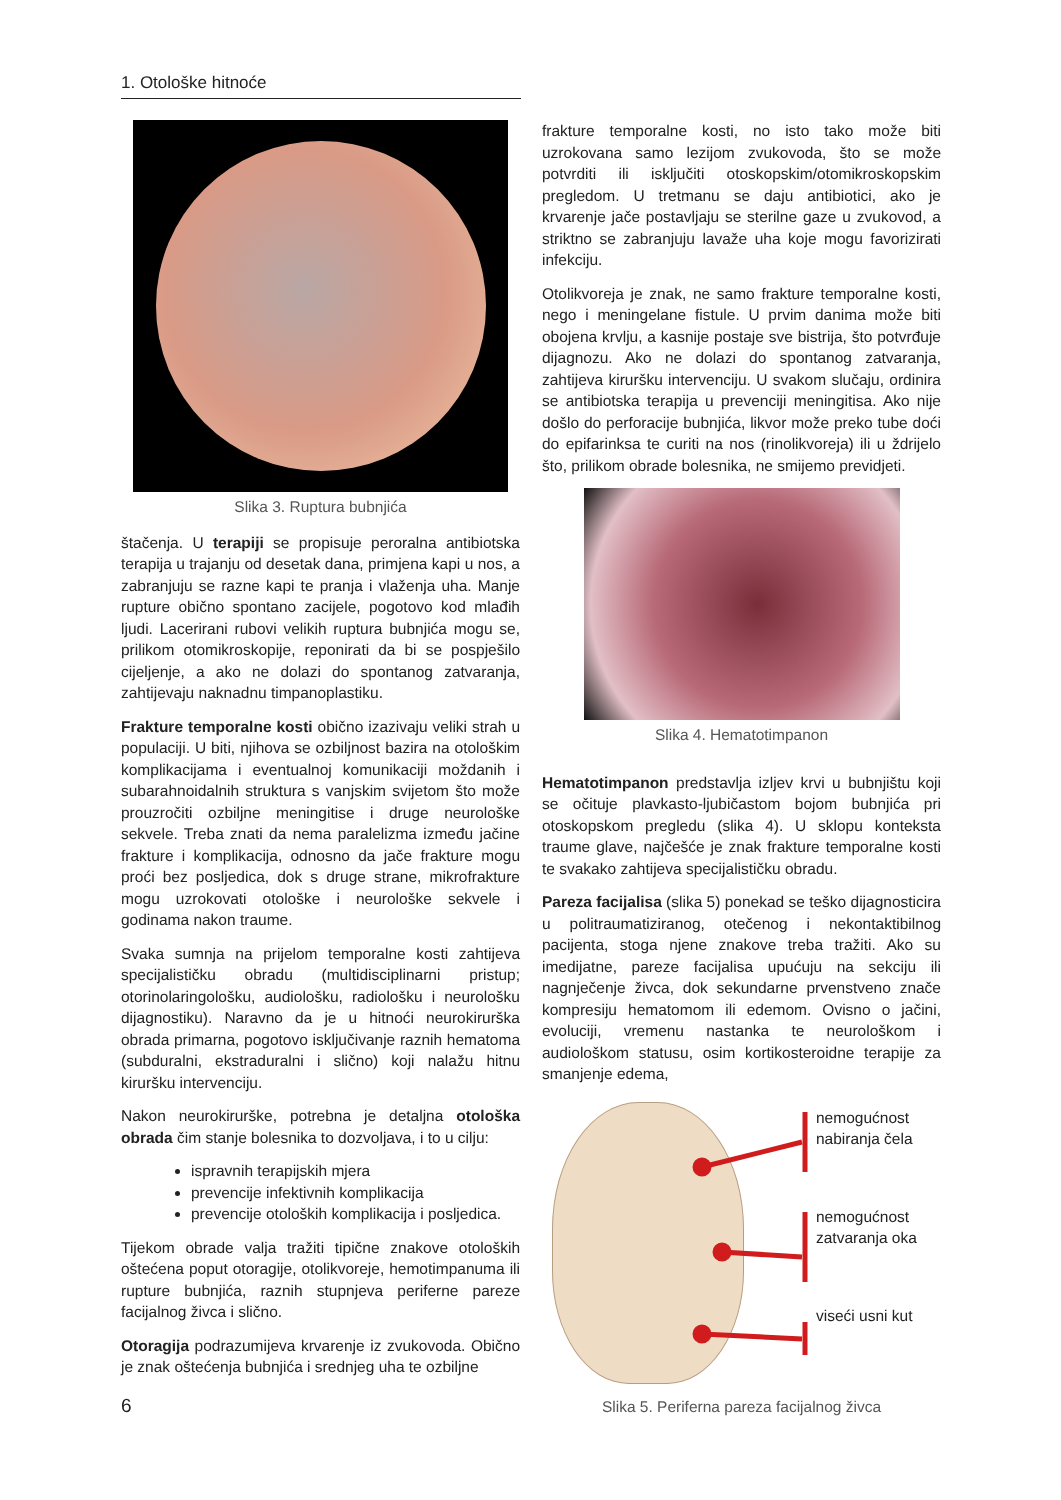1. Otološke hitnoće
Slika 3. Ruptura bubnjića
štačenja. U terapiji se propisuje peroralna antibiotska terapija u trajanju od desetak dana, primjena kapi u nos, a zabranjuju se razne kapi te pranja i vlaženja uha. Manje rupture obično spontano zacijele, pogotovo kod mlađih ljudi. Lacerirani rubovi velikih ruptura bubnjića mogu se, prilikom otomikroskopije, reponirati da bi se pospješilo cijeljenje, a ako ne dolazi do spontanog zatvaranja, zahtijevaju naknadnu timpanoplastiku.
Frakture temporalne kosti obično izazivaju veliki strah u populaciji. U biti, njihova se ozbiljnost bazira na otološkim komplikacijama i eventualnoj komunikaciji moždanih i subarahnoidalnih struktura s vanjskim svijetom što može prouzročiti ozbiljne meningitise i druge neurološke sekvele. Treba znati da nema paralelizma između jačine frakture i komplikacija, odnosno da jače frakture mogu proći bez posljedica, dok s druge strane, mikrofrakture mogu uzrokovati otološke i neurološke sekvele i godinama nakon traume.
Svaka sumnja na prijelom temporalne kosti zahtijeva specijalističku obradu (multidisciplinarni pristup; otorinolaringološku, audiološku, radiološku i neurološku dijagnostiku). Naravno da je u hitnoći neurokirurška obrada primarna, pogotovo isključivanje raznih hematoma (subduralni, ekstraduralni i slično) koji nalažu hitnu kiruršku intervenciju.
Nakon neurokirurške, potrebna je detaljna otološka obrada čim stanje bolesnika to dozvoljava, i to u cilju:
ispravnih terapijskih mjera
prevencije infektivnih komplikacija
prevencije otoloških komplikacija i posljedica.
Tijekom obrade valja tražiti tipične znakove otoloških oštećena poput otoragije, otolikvoreje, hemotimpanuma ili rupture bubnjića, raznih stupnjeva periferne pareze facijalnog živca i slično.
Otoragija podrazumijeva krvarenje iz zvukovoda. Obično je znak oštećenja bubnjića i srednjeg uha te ozbiljne
frakture temporalne kosti, no isto tako može biti uzrokovana samo lezijom zvukovoda, što se može potvrditi ili isključiti otoskopskim/otomikroskopskim pregledom. U tretmanu se daju antibiotici, ako je krvarenje jače postavljaju se sterilne gaze u zvukovod, a striktno se zabranjuju lavaže uha koje mogu favorizirati infekciju.
Otolikvoreja je znak, ne samo frakture temporalne kosti, nego i meningelane fistule. U prvim danima može biti obojena krvlju, a kasnije postaje sve bistrija, što potvrđuje dijagnozu. Ako ne dolazi do spontanog zatvaranja, zahtijeva kiruršku intervenciju. U svakom slučaju, ordinira se antibiotska terapija u prevenciji meningitisa. Ako nije došlo do perforacije bubnjića, likvor može preko tube doći do epifarinksa te curiti na nos (rinolikvoreja) ili u ždrijelo što, prilikom obrade bolesnika, ne smijemo previdjeti.
Slika 4. Hematotimpanon
Hematotimpanon predstavlja izljev krvi u bubnjištu koji se očituje plavkasto-ljubičastom bojom bubnjića pri otoskopskom pregledu (slika 4). U sklopu konteksta traume glave, najčešće je znak frakture temporalne kosti te svakako zahtijeva specijalističku obradu.
Pareza facijalisa (slika 5) ponekad se teško dijagnosticira u politraumatiziranog, otečenog i nekontaktibilnog pacijenta, stoga njene znakove treba tražiti. Ako su imedijatne, pareze facijalisa upućuju na sekciju ili nagnječenje živca, dok sekundarne prvenstveno znače kompresiju hematomom ili edemom. Ovisno o jačini, evoluciji, vremenu nastanka te neurološkom i audiološkom statusu, osim kortikosteroidne terapije za smanjenje edema,
nemogućnost
nabiranja čela
nemogućnost
zatvaranja oka
viseći usni kut
Slika 5. Periferna pareza facijalnog živca
6